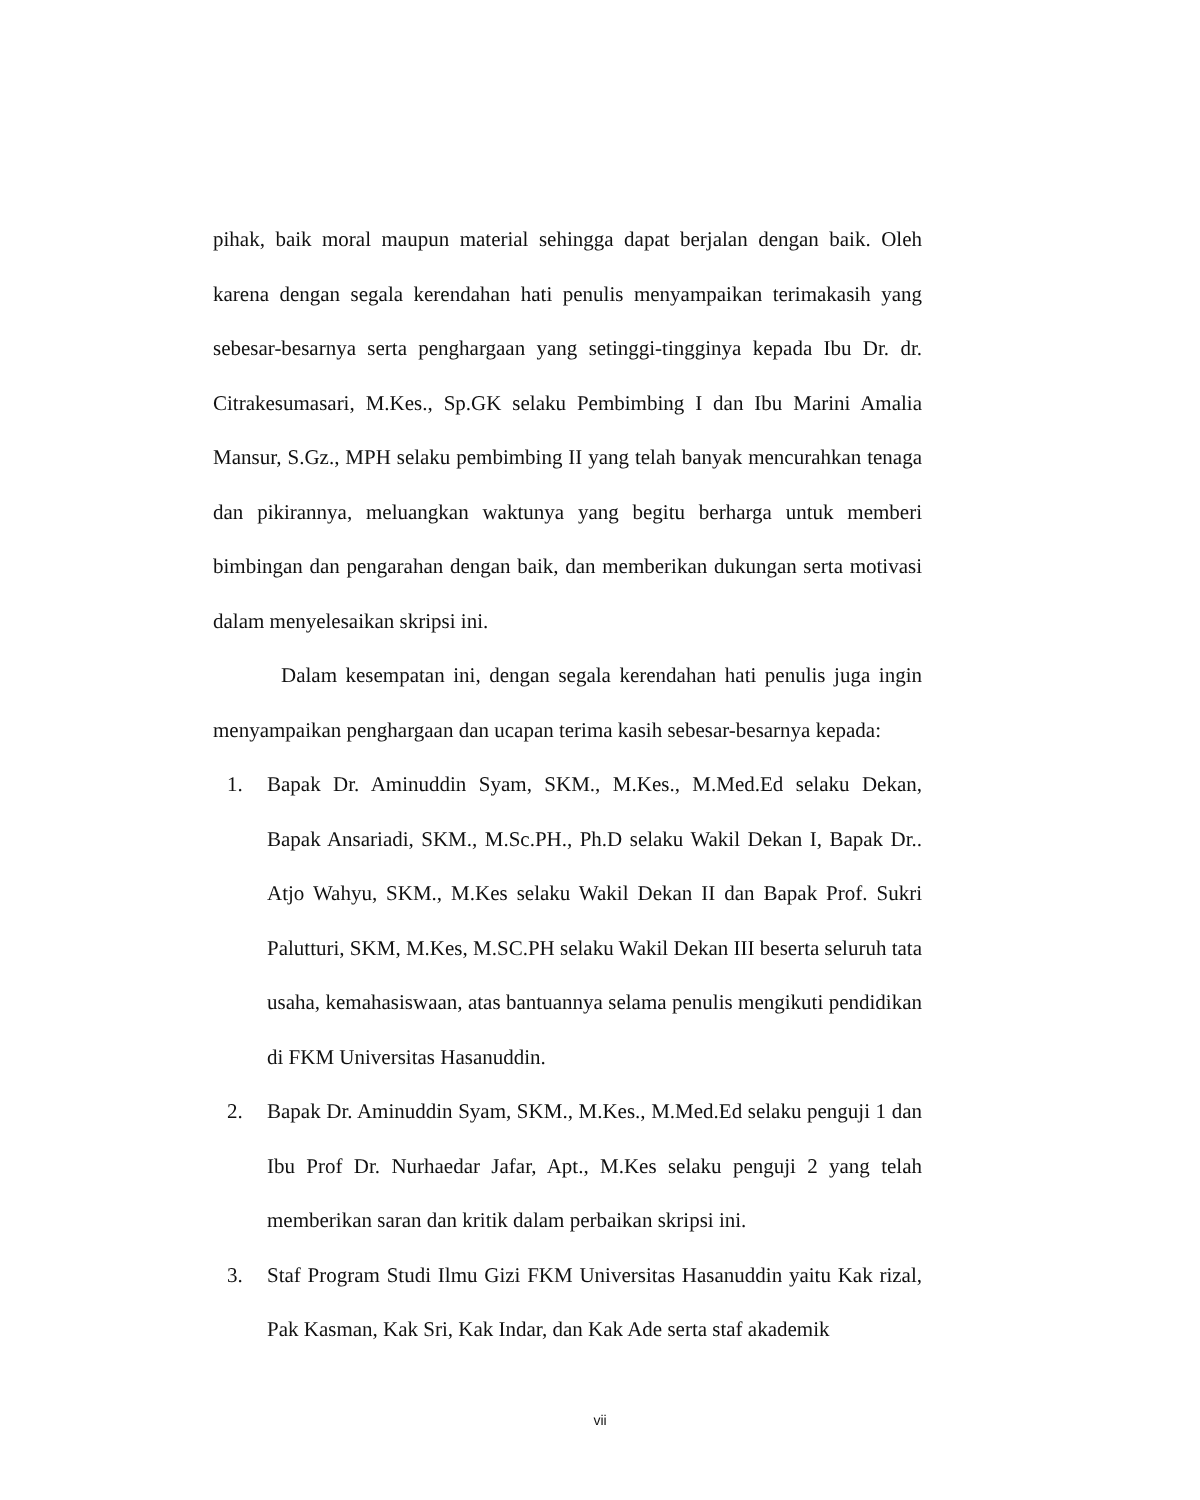pihak, baik moral maupun material sehingga dapat berjalan dengan baik. Oleh karena dengan segala kerendahan hati penulis menyampaikan terimakasih yang sebesar-besarnya serta penghargaan yang setinggi-tingginya kepada Ibu Dr. dr. Citrakesumasari, M.Kes., Sp.GK selaku Pembimbing I dan Ibu Marini Amalia Mansur, S.Gz., MPH selaku pembimbing II yang telah banyak mencurahkan tenaga dan pikirannya, meluangkan waktunya yang begitu berharga untuk memberi bimbingan dan pengarahan dengan baik, dan memberikan dukungan serta motivasi dalam menyelesaikan skripsi ini.
Dalam kesempatan ini, dengan segala kerendahan hati penulis juga ingin menyampaikan penghargaan dan ucapan terima kasih sebesar-besarnya kepada:
1. Bapak Dr. Aminuddin Syam, SKM., M.Kes., M.Med.Ed selaku Dekan, Bapak Ansariadi, SKM., M.Sc.PH., Ph.D selaku Wakil Dekan I, Bapak Dr.. Atjo Wahyu, SKM., M.Kes selaku Wakil Dekan II dan Bapak Prof. Sukri Palutturi, SKM, M.Kes, M.SC.PH selaku Wakil Dekan III beserta seluruh tata usaha, kemahasiswaan, atas bantuannya selama penulis mengikuti pendidikan di FKM Universitas Hasanuddin.
2. Bapak Dr. Aminuddin Syam, SKM., M.Kes., M.Med.Ed selaku penguji 1 dan Ibu Prof Dr. Nurhaedar Jafar, Apt., M.Kes selaku penguji 2 yang telah memberikan saran dan kritik dalam perbaikan skripsi ini.
3. Staf Program Studi Ilmu Gizi FKM Universitas Hasanuddin yaitu Kak rizal, Pak Kasman, Kak Sri, Kak Indar, dan Kak Ade serta staf akademik
vii